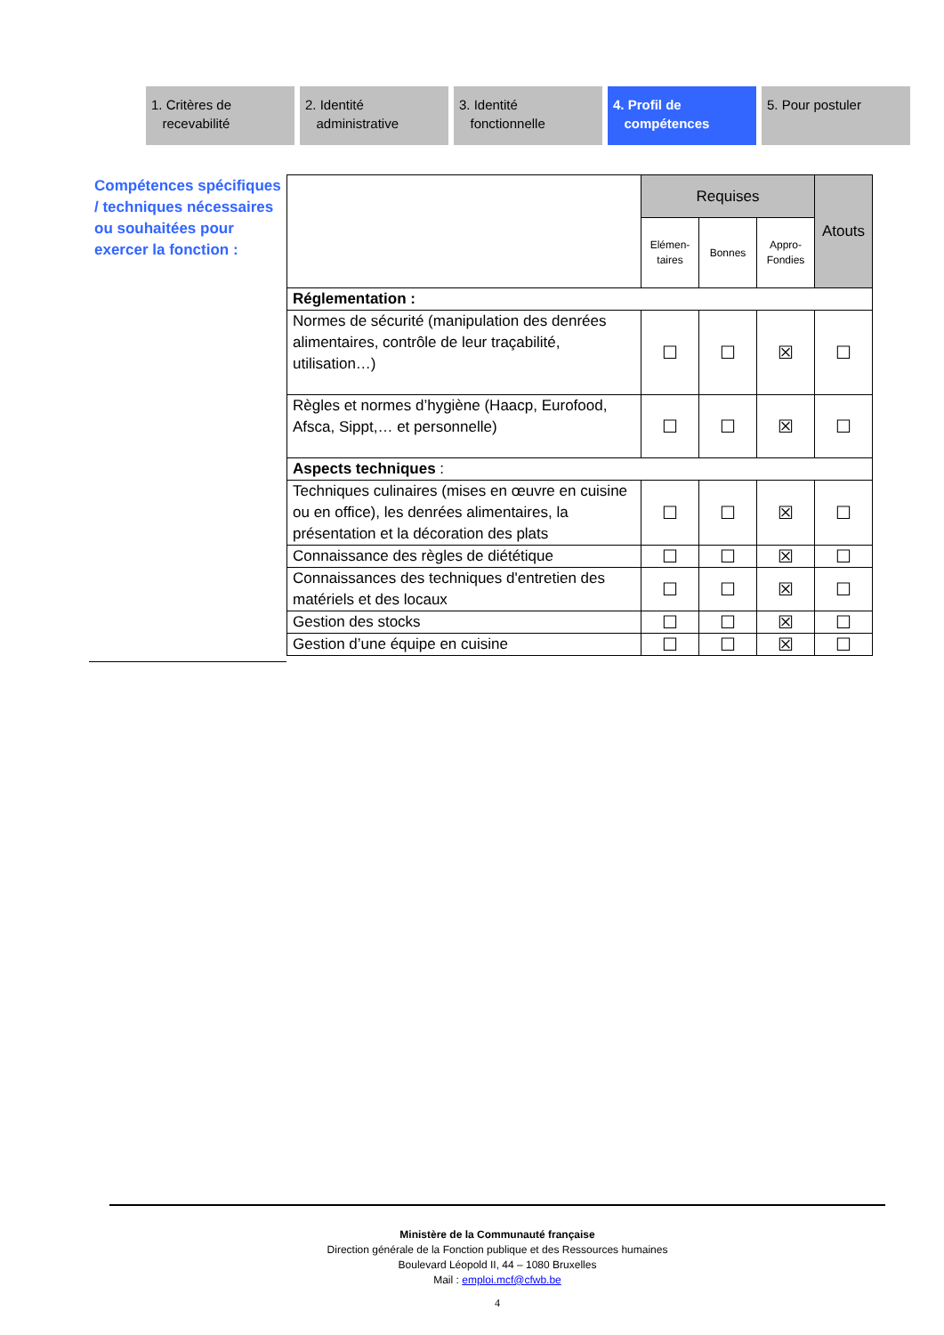1. Critères de
recevabilité
2. Identité
administrative
3. Identité
fonctionnelle
4. Profil de
compétences
5. Pour postuler
Compétences spécifiques / techniques nécessaires ou souhaitées pour exercer la fonction :
| | Requises | | | Atouts |
| | Elémen- taires | Bonnes | Appro- Fondies | |
| Réglementation : | | | | |
| Normes de sécurité (manipulation des denrées alimentaires, contrôle de leur traçabilité, utilisation…) | ☐ | ☐ | ☒ | ☐ |
| Règles et normes d’hygiène (Haacp, Eurofood, Afsca, Sippt,… et personnelle) | ☐ | ☐ | ☒ | ☐ |
| Aspects techniques : | | | | |
| Techniques culinaires (mises en œuvre en cuisine ou en office), les denrées alimentaires, la présentation et la décoration des plats | ☐ | ☐ | ☒ | ☐ |
| Connaissance des règles de diététique | ☐ | ☐ | ☒ | ☐ |
| Connaissances des techniques d'entretien des matériels et des locaux | ☐ | ☐ | ☒ | ☐ |
| Gestion des stocks | ☐ | ☐ | ☒ | ☐ |
| Gestion d’une équipe en cuisine | ☐ | ☐ | ☒ | ☐ |
Ministère de la Communauté française
Direction générale de la Fonction publique et des Ressources humaines
Boulevard Léopold II, 44 – 1080 Bruxelles
Mail : emploi.mcf@cfwb.be
4